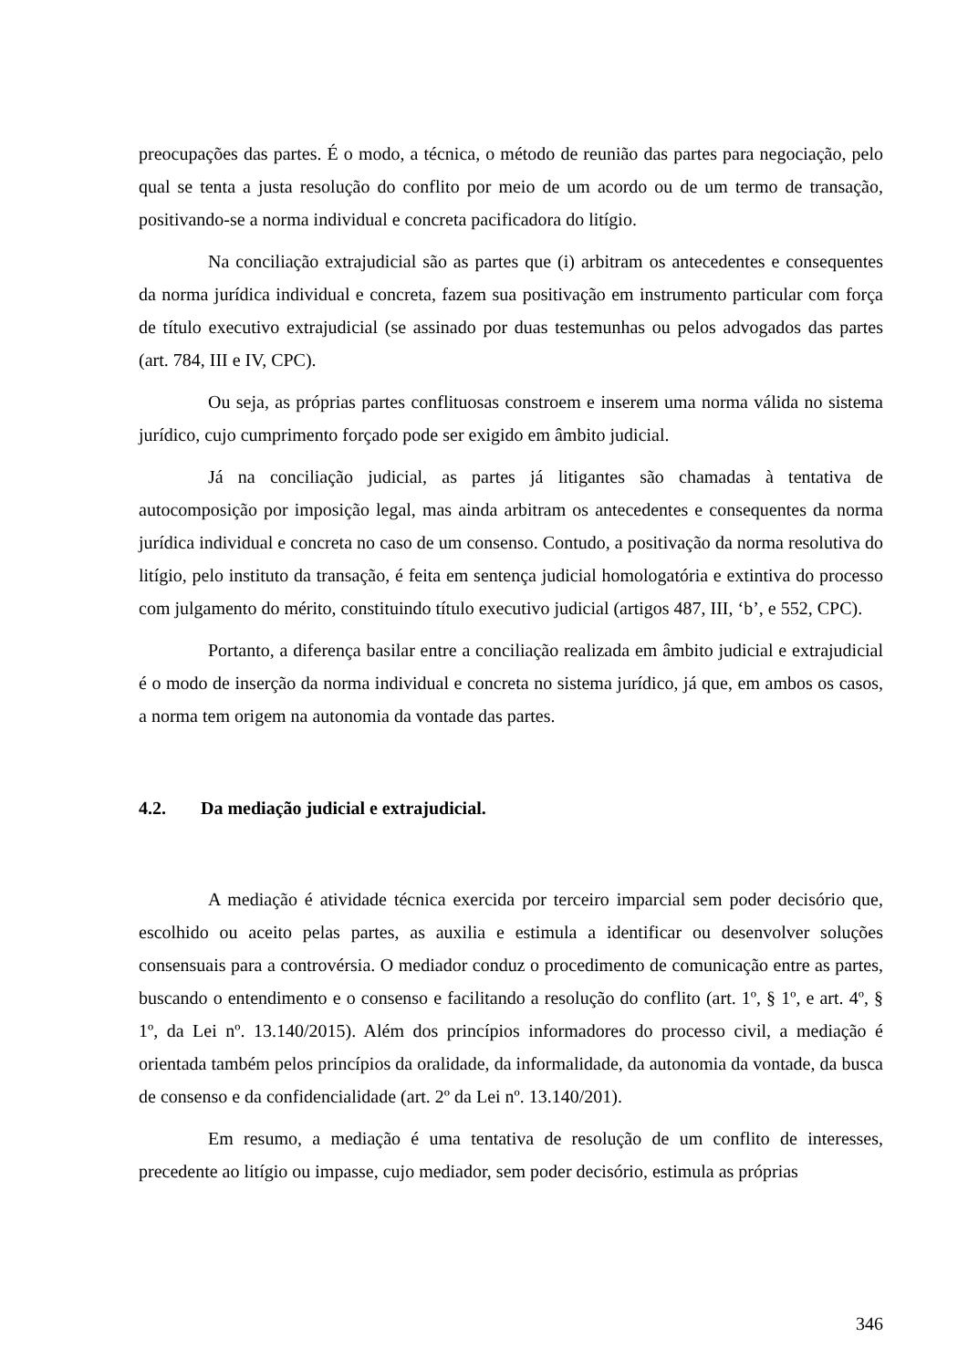preocupações das partes. É o modo, a técnica, o método de reunião das partes para negociação, pelo qual se tenta a justa resolução do conflito por meio de um acordo ou de um termo de transação, positivando-se a norma individual e concreta pacificadora do litígio.
Na conciliação extrajudicial são as partes que (i) arbitram os antecedentes e consequentes da norma jurídica individual e concreta, fazem sua positivação em instrumento particular com força de título executivo extrajudicial (se assinado por duas testemunhas ou pelos advogados das partes (art. 784, III e IV, CPC).
Ou seja, as próprias partes conflituosas constroem e inserem uma norma válida no sistema jurídico, cujo cumprimento forçado pode ser exigido em âmbito judicial.
Já na conciliação judicial, as partes já litigantes são chamadas à tentativa de autocomposição por imposição legal, mas ainda arbitram os antecedentes e consequentes da norma jurídica individual e concreta no caso de um consenso. Contudo, a positivação da norma resolutiva do litígio, pelo instituto da transação, é feita em sentença judicial homologatória e extintiva do processo com julgamento do mérito, constituindo título executivo judicial (artigos 487, III, ‘b’, e 552, CPC).
Portanto, a diferença basilar entre a conciliação realizada em âmbito judicial e extrajudicial é o modo de inserção da norma individual e concreta no sistema jurídico, já que, em ambos os casos, a norma tem origem na autonomia da vontade das partes.
4.2. Da mediação judicial e extrajudicial.
A mediação é atividade técnica exercida por terceiro imparcial sem poder decisório que, escolhido ou aceito pelas partes, as auxilia e estimula a identificar ou desenvolver soluções consensuais para a controvérsia. O mediador conduz o procedimento de comunicação entre as partes, buscando o entendimento e o consenso e facilitando a resolução do conflito (art. 1º, § 1º, e art. 4º, § 1º, da Lei nº. 13.140/2015). Além dos princípios informadores do processo civil, a mediação é orientada também pelos princípios da oralidade, da informalidade, da autonomia da vontade, da busca de consenso e da confidencialidade (art. 2º da Lei nº. 13.140/201).
Em resumo, a mediação é uma tentativa de resolução de um conflito de interesses, precedente ao litígio ou impasse, cujo mediador, sem poder decisório, estimula as próprias
346